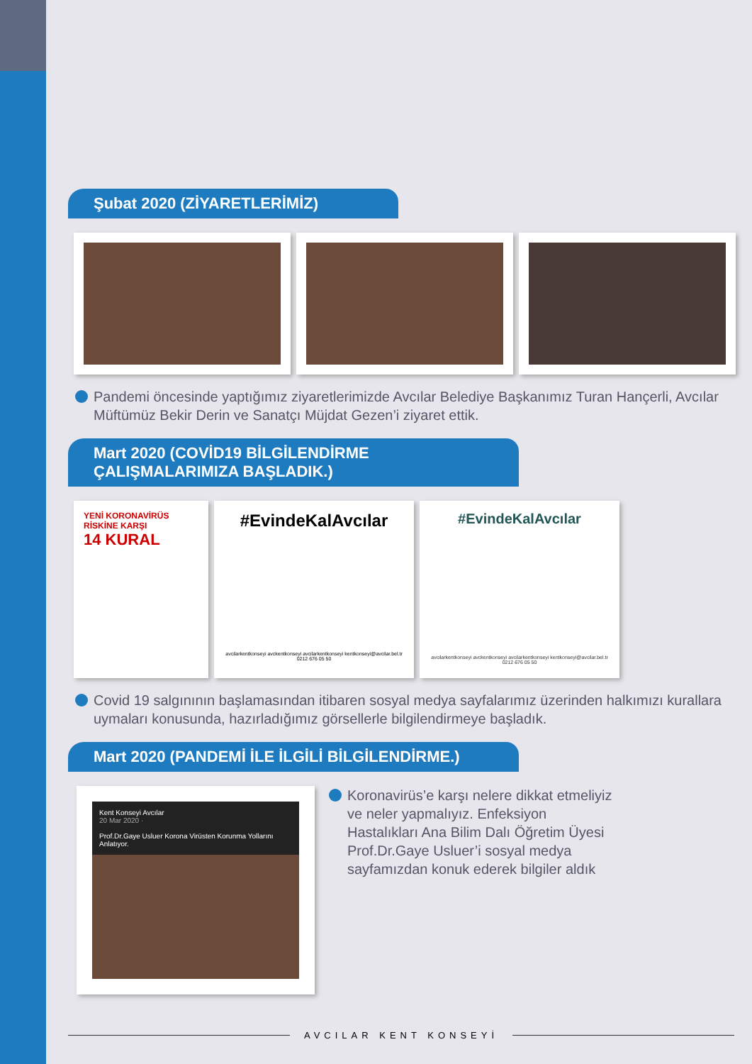Şubat 2020 (ZİYARETLERİMİZ)
Pandemi öncesinde yaptığımız ziyaretlerimizde Avcılar Belediye Başkanımız Turan Hançerli, Avcılar Müftümüz Bekir Derin ve Sanatçı Müjdat Gezen’i ziyaret ettik.
Mart 2020 (COVİD19 BİLGİLENDİRME ÇALIŞMALARIMIZA BAŞLADIK.)
YENİ KORONAVİRÜS RİSKİNE KARŞI
14 KURAL
#EvindeKalAvcılar
avcilarkentkonseyi avckentkonseyi avcilarkentkonseyi kentkonseyi@avcilar.bel.tr 0212 676 05 50
#EvindeKalAvcılar
avcilarkentkonseyi avckentkonseyi avcilarkentkonseyi kentkonseyi@avcilar.bel.tr 0212 676 05 50
Covid 19 salgınının başlamasından itibaren sosyal medya sayfalarımız üzerinden halkımızı kurallara uymaları konusunda, hazırladığımız görsellerle bilgilendirmeye başladık.
Mart 2020 (PANDEMİ İLE İLGİLİ BİLGİLENDİRME.)
Kent Konseyi Avcılar
20 Mar 2020 ·
Prof.Dr.Gaye Usluer Korona Virüsten Korunma Yollarını Anlatıyor.
Koronavirüs’e karşı nelere dikkat etmeliyiz ve neler yapmalıyız. Enfeksiyon Hastalıkları Ana Bilim Dalı Öğretim Üyesi Prof.Dr.Gaye Usluer’i sosyal medya sayfamızdan konuk ederek bilgiler aldık
AVCILAR KENT KONSEYİ